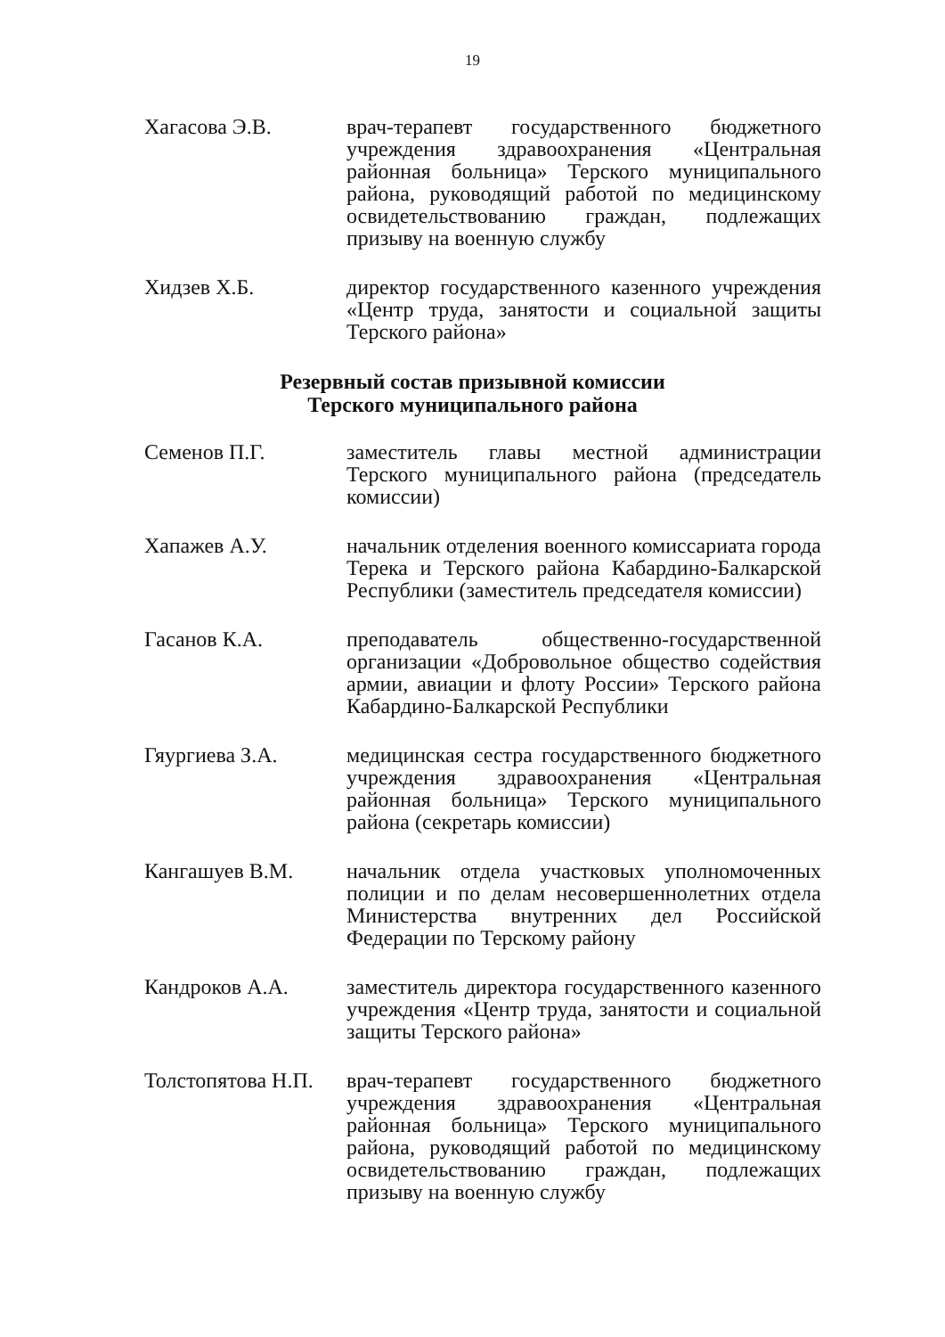19
Хагасова Э.В. врач-терапевт государственного бюджетного учреждения здравоохранения «Центральная районная больница» Терского муниципального района, руководящий работой по медицинскому освидетельствованию граждан, подлежащих призыву на военную службу
Хидзев Х.Б. директор государственного казенного учреждения «Центр труда, занятости и социальной защиты Терского района»
Резервный состав призывной комиссии
Терского муниципального района
Семенов П.Г. заместитель главы местной администрации Терского муниципального района (председатель комиссии)
Хапажев А.У. начальник отделения военного комиссариата города Терека и Терского района Кабардино-Балкарской Республики (заместитель председателя комиссии)
Гасанов К.А. преподаватель общественно-государственной организации «Добровольное общество содействия армии, авиации и флоту России» Терского района Кабардино-Балкарской Республики
Гяургиева З.А. медицинская сестра государственного бюджетного учреждения здравоохранения «Центральная районная больница» Терского муниципального района (секретарь комиссии)
Кангашуев В.М. начальник отдела участковых уполномоченных полиции и по делам несовершеннолетних отдела Министерства внутренних дел Российской Федерации по Терскому району
Кандроков А.А. заместитель директора государственного казенного учреждения «Центр труда, занятости и социальной защиты Терского района»
Толстопятова Н.П.
врач-терапевт государственного бюджетного учреждения здравоохранения «Центральная районная больница» Терского муниципального района, руководящий работой по медицинскому освидетельствованию граждан, подлежащих призыву на военную службу